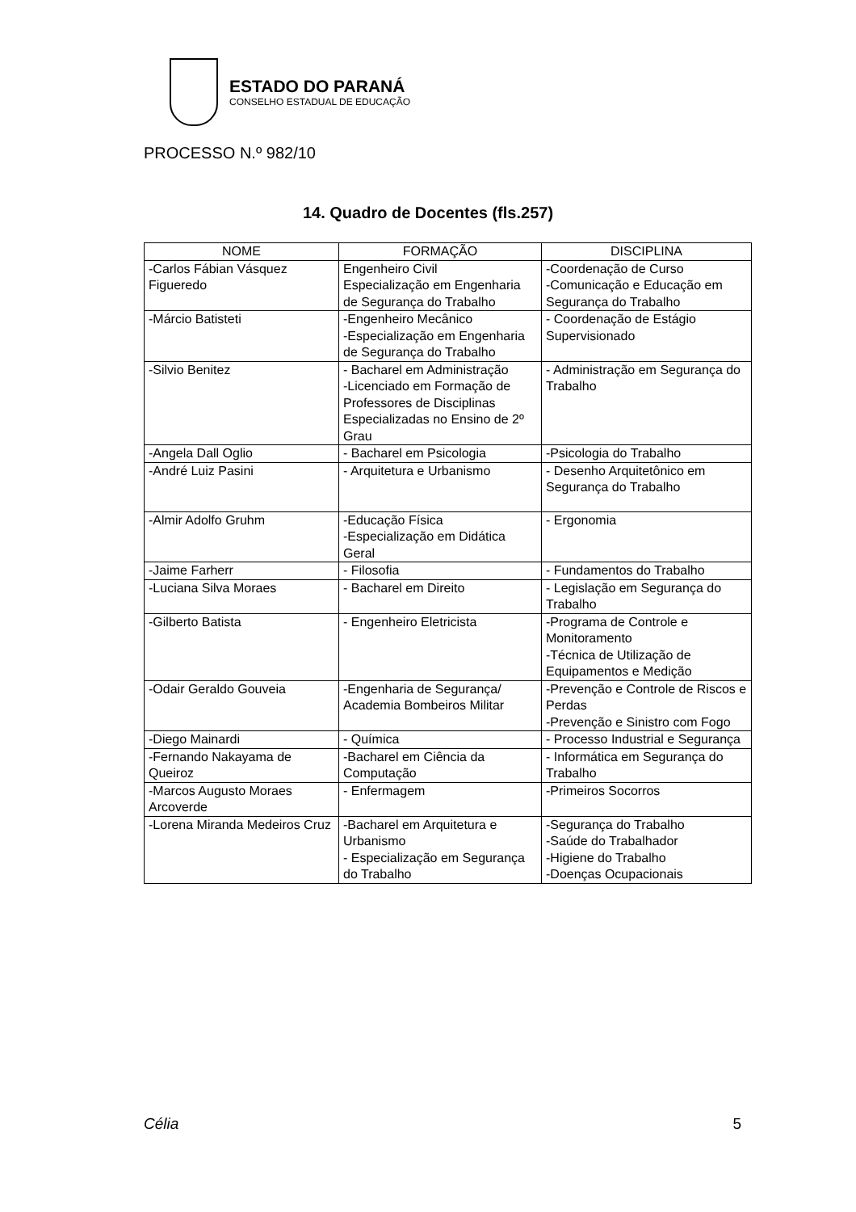ESTADO DO PARANÁ
CONSELHO ESTADUAL DE EDUCAÇÃO
PROCESSO N.º 982/10
14. Quadro de Docentes (fls.257)
| NOME | FORMAÇÃO | DISCIPLINA |
| --- | --- | --- |
| -Carlos Fábian Vásquez Figueredo | Engenheiro Civil Especialização em Engenharia de Segurança do Trabalho | -Coordenação de Curso -Comunicação e Educação em Segurança do Trabalho |
| -Márcio Batisteti | -Engenheiro Mecânico -Especialização em Engenharia de Segurança do Trabalho | - Coordenação de Estágio Supervisionado |
| -Silvio Benitez | - Bacharel em Administração -Licenciado em Formação de Professores de Disciplinas Especializadas no Ensino de 2º Grau | - Administração em Segurança do Trabalho |
| -Angela Dall Oglio | - Bacharel em Psicologia | -Psicologia do Trabalho |
| -André Luiz Pasini | - Arquitetura e Urbanismo | - Desenho Arquitetônico em Segurança do Trabalho |
| -Almir Adolfo Gruhm | -Educação Física -Especialização em Didática Geral | - Ergonomia |
| -Jaime Farherr | - Filosofia | - Fundamentos do Trabalho |
| -Luciana Silva Moraes | - Bacharel em Direito | - Legislação em Segurança do Trabalho |
| -Gilberto Batista | - Engenheiro Eletricista | -Programa de Controle e Monitoramento -Técnica de Utilização de Equipamentos e Medição |
| -Odair Geraldo Gouveia | -Engenharia de Segurança/ Academia Bombeiros Militar | -Prevenção e Controle de Riscos e Perdas -Prevenção e Sinistro com Fogo |
| -Diego Mainardi | - Química | - Processo Industrial e Segurança |
| -Fernando Nakayama de Queiroz | -Bacharel em Ciência da Computação | - Informática em Segurança do Trabalho |
| -Marcos Augusto Moraes Arcoverde | - Enfermagem | -Primeiros Socorros |
| -Lorena Miranda Medeiros Cruz | -Bacharel em Arquitetura e Urbanismo - Especialização em Segurança do Trabalho | -Segurança do Trabalho -Saúde do Trabalhador -Higiene do Trabalho -Doenças Ocupacionais |
Célia 5